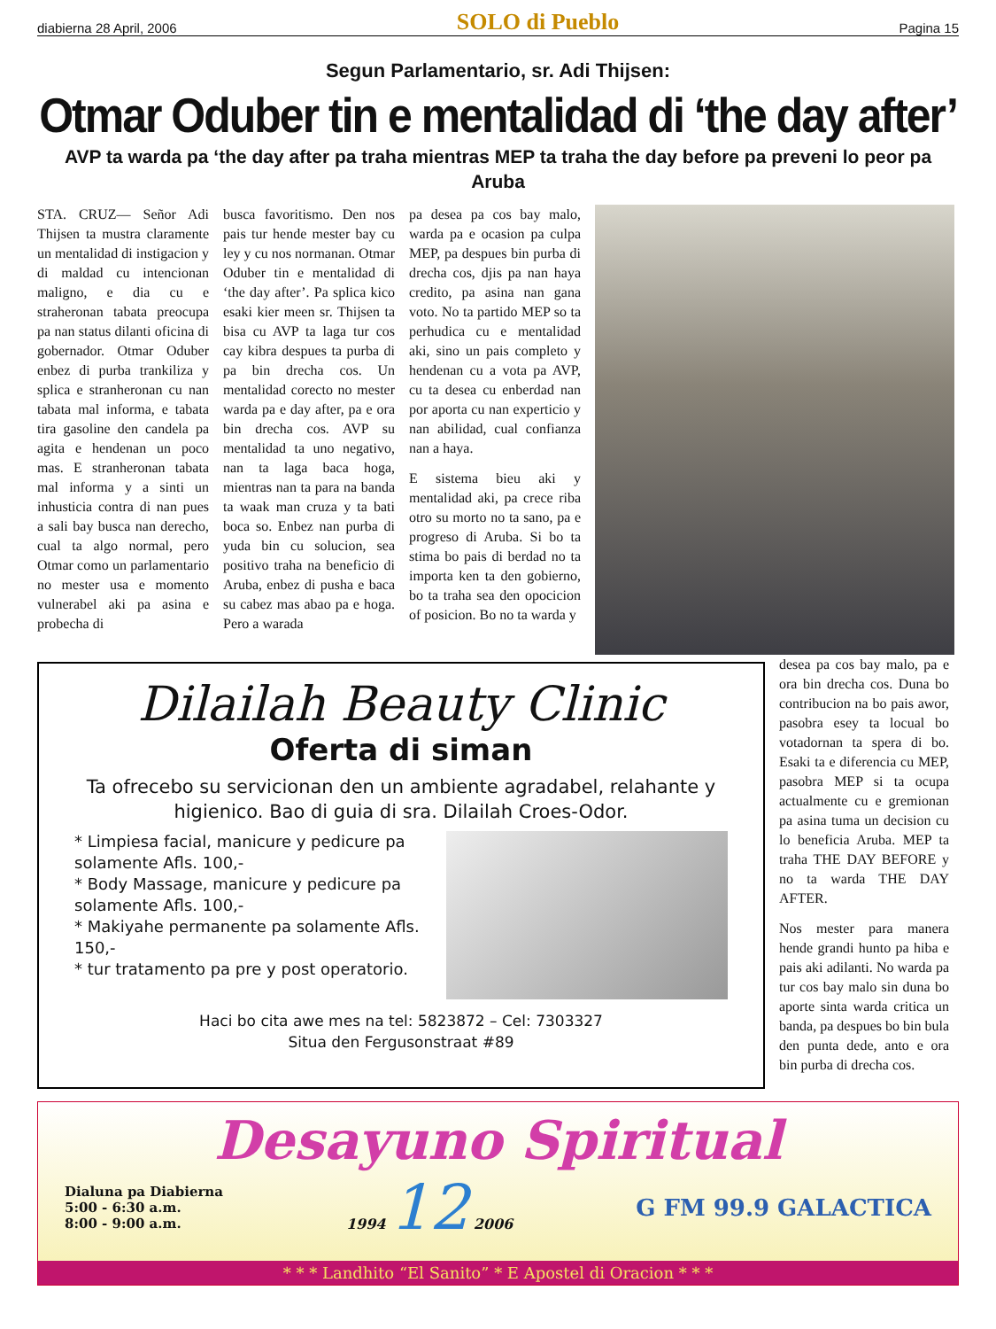diabierna 28 April, 2006 SOLO di Pueblo Pagina 15
Segun Parlamentario, sr. Adi Thijsen:
Otmar Oduber tin e mentalidad di ‘the day after’
AVP ta warda pa ‘the day after pa traha mientras MEP ta traha the day before pa preveni lo peor pa Aruba
STA. CRUZ— Señor Adi Thijsen ta mustra claramente un mentalidad di instigacion y di maldad cu intencionan maligno, e dia cu e straheronan tabata preocupa pa nan status dilanti oficina di gobernador. Otmar Oduber enbez di purba trankiliza y splica e stranheronan cu nan tabata mal informa, e tabata tira gasoline den candela pa agita e hendenan un poco mas. E stranheronan tabata mal informa y a sinti un inhusticia contra di nan pues a sali bay busca nan derecho, cual ta algo normal, pero Otmar como un parlamentario no mester usa e momento vulnerabel aki pa asina e probecha di
busca favoritismo. Den nos pais tur hende mester bay cu ley y cu nos normanan. Otmar Oduber tin e mentalidad di ‘the day after’. Pa splica kico esaki kier meen sr. Thijsen ta bisa cu AVP ta laga tur cos cay kibra despues ta purba di pa bin drecha cos. Un mentalidad corecto no mester warda pa e day after, pa e ora bin drecha cos. AVP su mentalidad ta uno negativo, nan ta laga baca hoga, mientras nan ta para na banda ta waak man cruza y ta bati boca so. Enbez nan purba di yuda bin cu solucion, sea positivo traha na beneficio di Aruba, enbez di pusha e baca su cabez mas abao pa e hoga. Pero a warada
pa desea pa cos bay malo, warda pa e ocasion pa culpa MEP, pa despues bin purba di drecha cos, djis pa nan haya credito, pa asina nan gana voto. No ta partido MEP so ta perhudica cu e mentalidad aki, sino un pais completo y hendenan cu a vota pa AVP, cu ta desea cu enberdad nan por aporta cu nan experticio y nan abilidad, cual confianza nan a haya.
E sistema bieu aki y mentalidad aki, pa crece riba otro su morto no ta sano, pa e progreso di Aruba. Si bo ta stima bo pais di berdad no ta importa ken ta den gobierno, bo ta traha sea den opocicion of posicion. Bo no ta warda y
Dilailah Beauty Clinic
Oferta di siman
Ta ofrecebo su servicionan den un ambiente agradabel, relahante y higienico. Bao di guia di sra. Dilailah Croes-Odor.
* Limpiesa facial, manicure y pedicure pa solamente Afls. 100,-
* Body Massage, manicure y pedicure pa solamente Afls. 100,-
* Makiyahe permanente pa solamente Afls. 150,-
* tur tratamento pa pre y post operatorio.
Haci bo cita awe mes na tel: 5823872 – Cel: 7303327
Situa den Fergusonstraat #89
desea pa cos bay malo, pa e ora bin drecha cos. Duna bo contribucion na bo pais awor, pasobra esey ta locual bo votadornan ta spera di bo. Esaki ta e diferencia cu MEP, pasobra MEP si ta ocupa actualmente cu e gremionan pa asina tuma un decision cu lo beneficia Aruba. MEP ta traha THE DAY BEFORE y no ta warda THE DAY AFTER.
Nos mester para manera hende grandi hunto pa hiba e pais aki adilanti. No warda pa tur cos bay malo sin duna bo aporte sinta warda critica un banda, pa despues bo bin bula den punta dede, anto e ora bin purba di drecha cos.
Desayuno Spiritual
Dialuna pa Diabierna
5:00 - 6:30 a.m.
8:00 - 9:00 a.m.
1994 12 2006
G FM 99.9 GALACTICA
* * * Landhito “El Sanito” * E Apostel di Oracion * * *